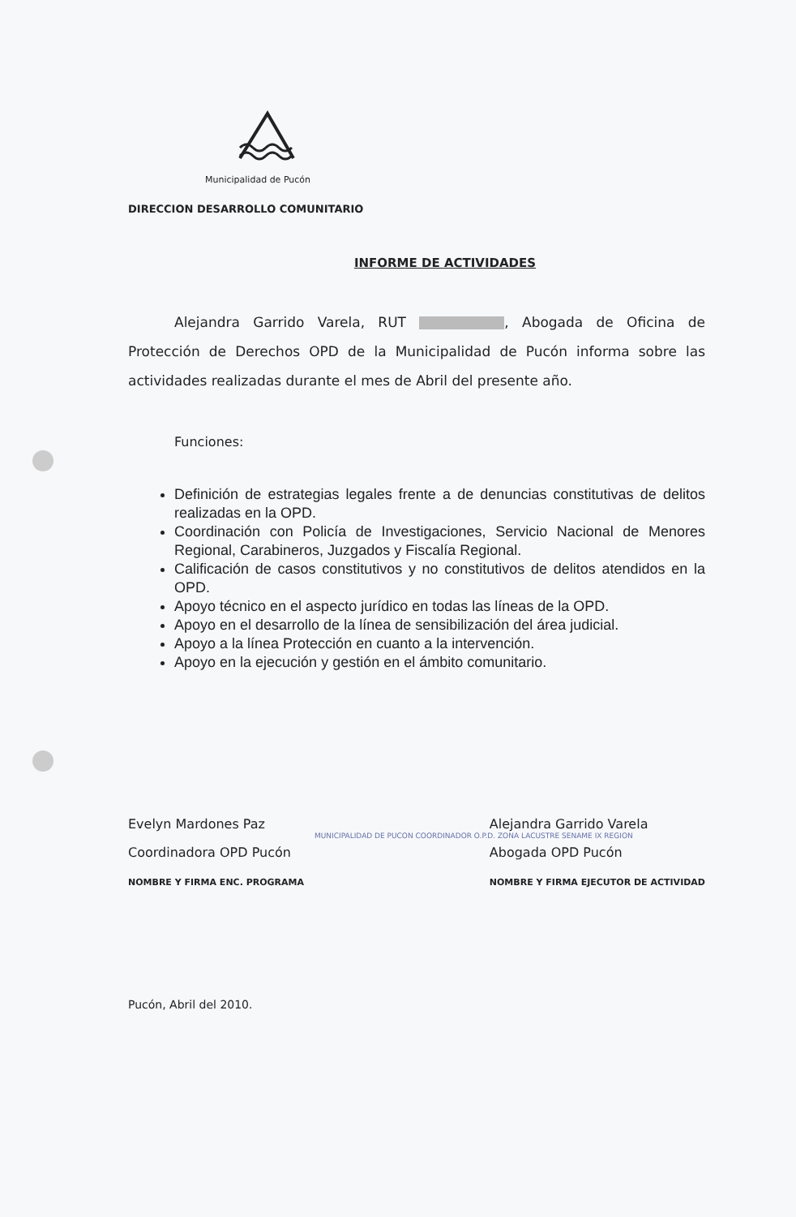Municipalidad de Pucón
DIRECCION DESARROLLO COMUNITARIO
INFORME DE ACTIVIDADES
Alejandra Garrido Varela, RUT , Abogada de Oficina de Protección de Derechos OPD de la Municipalidad de Pucón informa sobre las actividades realizadas durante el mes de Abril del presente año.
Funciones:
Definición de estrategias legales frente a de denuncias constitutivas de delitos realizadas en la OPD.
Coordinación con Policía de Investigaciones, Servicio Nacional de Menores Regional, Carabineros, Juzgados y Fiscalía Regional.
Calificación de casos constitutivos y no constitutivos de delitos atendidos en la OPD.
Apoyo técnico en el aspecto jurídico en todas las líneas de la OPD.
Apoyo en el desarrollo de la línea de sensibilización del área judicial.
Apoyo a la línea Protección en cuanto a la intervención.
Apoyo en la ejecución y gestión en el ámbito comunitario.
Evelyn Mardones Paz
Coordinadora OPD Pucón
NOMBRE Y FIRMA ENC. PROGRAMA
Alejandra Garrido Varela
Abogada OPD Pucón
NOMBRE Y FIRMA EJECUTOR DE ACTIVIDAD
MUNICIPALIDAD DE PUCON COORDINADOR O.P.D. ZONA LACUSTRE SENAME IX REGION
Pucón, Abril del 2010.